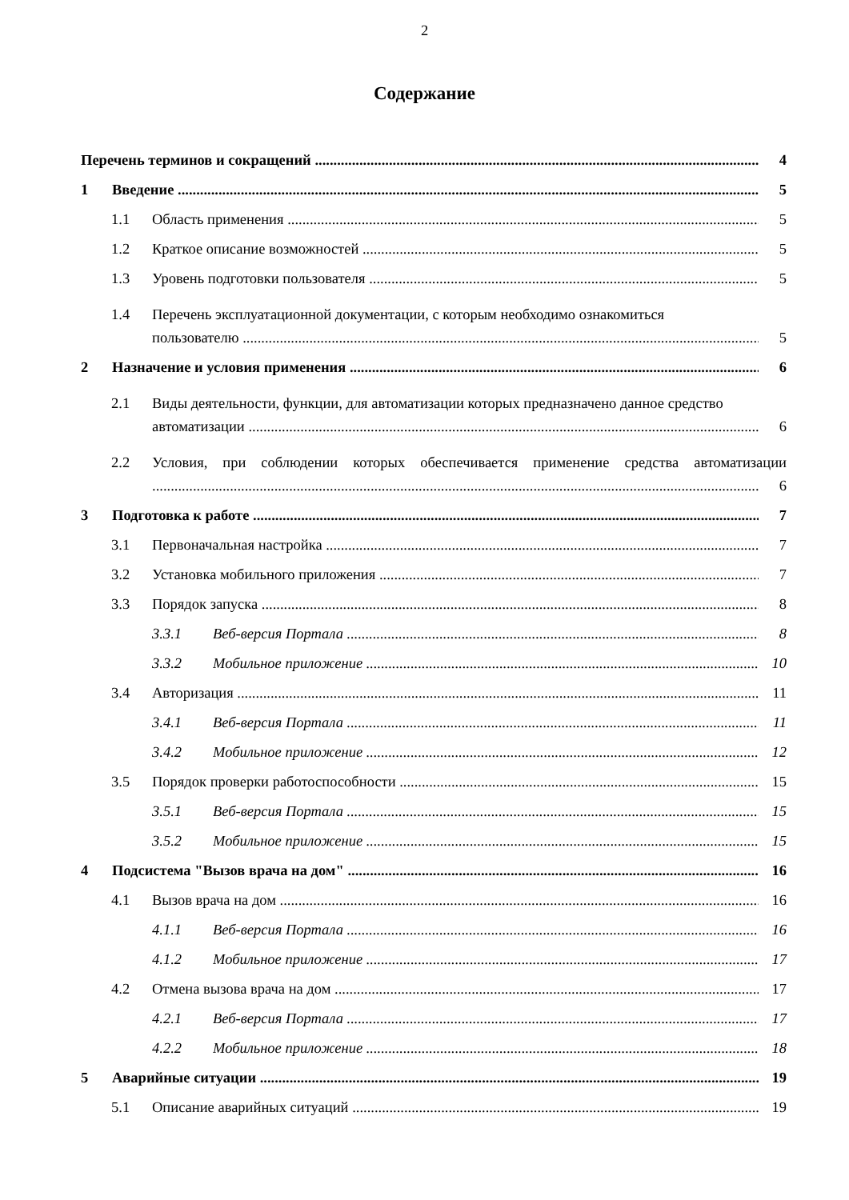2
Содержание
Перечень терминов и сокращений 4
1 Введение 5
1.1 Область применения 5
1.2 Краткое описание возможностей 5
1.3 Уровень подготовки пользователя 5
1.4 Перечень эксплуатационной документации, с которым необходимо ознакомиться
пользователю 5
2 Назначение и условия применения 6
2.1 Виды деятельности, функции, для автоматизации которых предназначено данное средство
автоматизации 6
2.2 Условия, при соблюдении которых обеспечивается применение средства автоматизации
6
3 Подготовка к работе 7
3.1 Первоначальная настройка 7
3.2 Установка мобильного приложения 7
3.3 Порядок запуска 8
3.3.1 Веб-версия Портала 8
3.3.2 Мобильное приложение 10
3.4 Авторизация 11
3.4.1 Веб-версия Портала 11
3.4.2 Мобильное приложение 12
3.5 Порядок проверки работоспособности 15
3.5.1 Веб-версия Портала 15
3.5.2 Мобильное приложение 15
4 Подсистема "Вызов врача на дом" 16
4.1 Вызов врача на дом 16
4.1.1 Веб-версия Портала 16
4.1.2 Мобильное приложение 17
4.2 Отмена вызова врача на дом 17
4.2.1 Веб-версия Портала 17
4.2.2 Мобильное приложение 18
5 Аварийные ситуации 19
5.1 Описание аварийных ситуаций 19